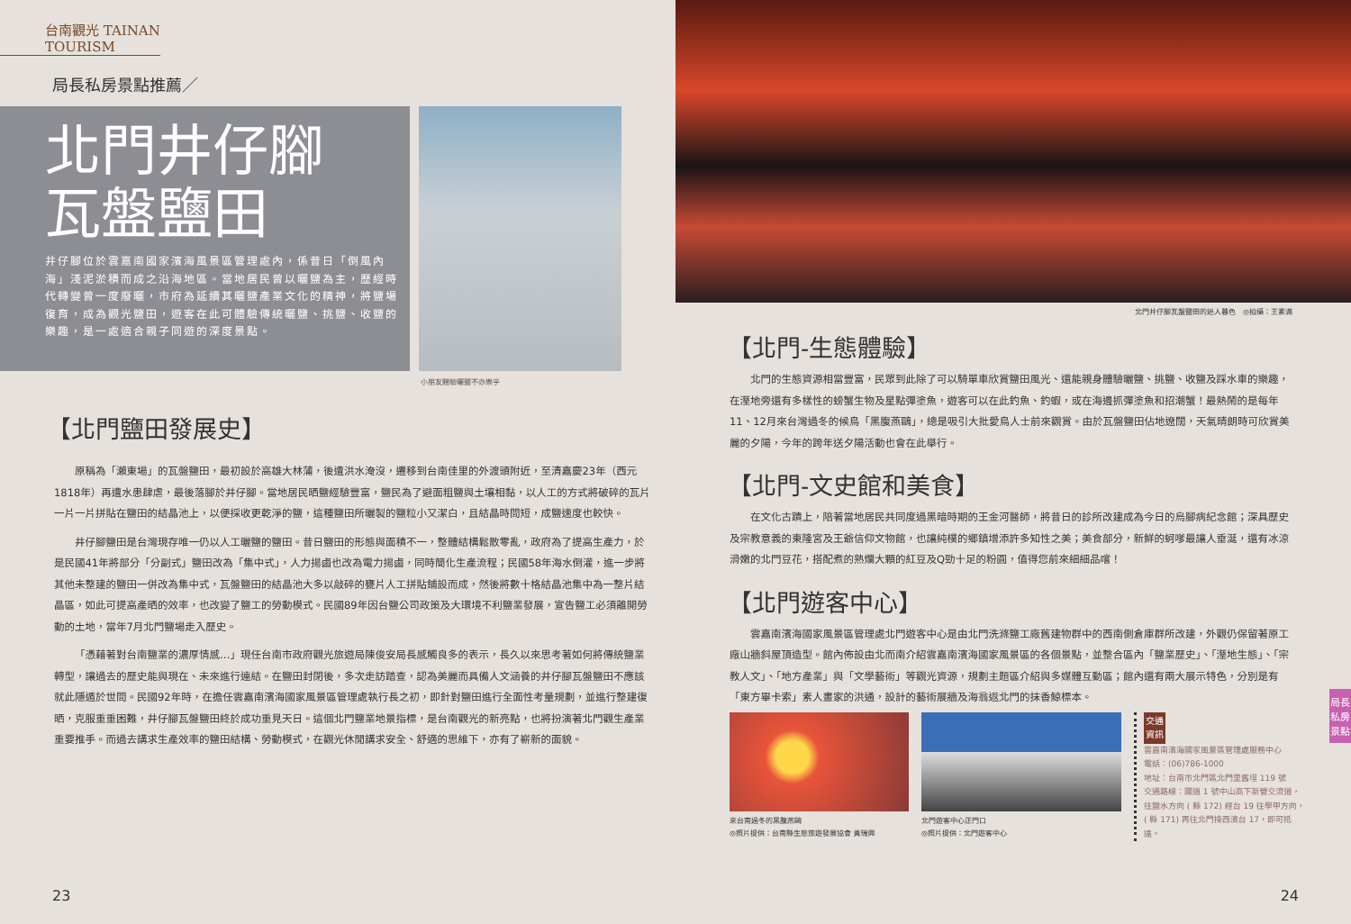台南觀光 TAINAN TOURISM
局長私房景點推薦／
北門井仔腳
瓦盤鹽田
井仔腳位於雲嘉南國家濱海風景區管理處內，係昔日「倒風內海」淺泥淤積而成之沿海地區。當地居民曾以曬鹽為主，歷經時代轉變曾一度廢曬，市府為延續其曬鹽產業文化的精神，將鹽場復育，成為觀光鹽田，遊客在此可體驗傳統曬鹽、挑鹽、收鹽的樂趣，是一處適合親子同遊的深度景點。
小朋友體驗曬鹽不亦樂乎
【北門鹽田發展史】
原稱為「瀨東場」的瓦盤鹽田，最初設於高雄大林蒲，後遭洪水淹沒，遷移到台南佳里的外渡頭附近，至清嘉慶23年（西元1818年）再遭水患肆虐，最後落腳於井仔腳。當地居民晒鹽經驗豐富，鹽民為了避面粗鹽與土壤相黏，以人工的方式將破碎的瓦片一片一片拼貼在鹽田的結晶池上，以便採收更乾淨的鹽，這種鹽田所曬製的鹽粒小又潔白，且結晶時間短，成鹽速度也較快。
井仔腳鹽田是台灣現存唯一仍以人工曬鹽的鹽田。昔日鹽田的形態與面積不一，整體結構鬆散零亂，政府為了提高生產力，於是民國41年將部分「分副式」鹽田改為「集中式」，人力揚鹵也改為電力揚鹵，同時簡化生產流程；民國58年海水倒灌，進一步將其他未整建的鹽田一併改為集中式，瓦盤鹽田的結晶池大多以敲碎的甕片人工拼貼鋪設而成，然後將數十格結晶池集中為一整片結晶區，如此可提高產晒的效率，也改變了鹽工的勞動模式。民國89年因台鹽公司政策及大環境不利鹽業發展，宣告鹽工必須離開勞動的土地，當年7月北門鹽場走入歷史。
「憑藉著對台南鹽業的濃厚情感…」現任台南市政府觀光旅遊局陳俊安局長感觸良多的表示，長久以來思考著如何將傳統鹽業轉型，讓過去的歷史能與現在、未來進行連結。在鹽田封閉後，多次走訪踏查，認為美麗而具備人文涵養的井仔腳瓦盤鹽田不應該就此隱遁於世間。民國92年時，在擔任雲嘉南濱海國家風景區管理處執行長之初，即針對鹽田進行全面性考量規劃，並進行整建復晒，克服重重困難，井仔腳瓦盤鹽田終於成功重見天日。這個北門鹽業地景指標，是台南觀光的新亮點，也將扮演著北門觀生產業重要推手。而過去講求生產效率的鹽田結構、勞動模式，在觀光休閒講求安全、舒適的思維下，亦有了嶄新的面貌。
23
北門井仔腳瓦盤鹽田的迷人暮色　◎拍攝：王素滿
【北門-生態體驗】
北門的生態資源相當豐富，民眾到此除了可以騎單車欣賞鹽田風光、還能親身體驗曬鹽、挑鹽、收鹽及踩水車的樂趣，在溼地旁還有多樣性的螃蟹生物及星點彈塗魚，遊客可以在此釣魚、釣蝦，或在海邊抓彈塗魚和招潮蟹！最熱鬧的是每年11、12月來台灣過冬的候鳥「黑腹燕鷗」，總是吸引大批愛鳥人士前來觀賞。由於瓦盤鹽田佔地遼闊，天氣晴朗時可欣賞美麗的夕陽，今年的跨年送夕陽活動也會在此舉行。
【北門-文史館和美食】
在文化古蹟上，陪著當地居民共同度過黑暗時期的王金河醫師，將昔日的診所改建成為今日的烏腳病紀念館；深具歷史及宗教意義的東隆宮及王爺信仰文物館，也讓純樸的鄉鎮增添許多知性之美；美食部分，新鮮的蚵嗲最讓人垂涎，還有冰涼滑嫩的北門豆花，搭配煮的熟爛大顆的紅豆及Q勁十足的粉圓，值得您前來細細品嚐！
【北門遊客中心】
雲嘉南濱海國家風景區管理處北門遊客中心是由北門洗滌鹽工廠舊建物群中的西南側倉庫群所改建，外觀仍保留著原工廠山牆斜屋頂造型。館內佈設由北而南介紹雲嘉南濱海國家風景區的各個景點，並整合區內「鹽業歷史」、「溼地生態」、「宗教人文」、「地方產業」與「文學藝術」等觀光資源，規劃主題區介紹與多媒體互動區；館內還有兩大展示特色，分別是有「東方畢卡索」素人畫家的洪通，設計的藝術展牆及海翁返北門的抹香鯨標本。
來台南過冬的黑腹燕鷗
◎照片提供：台南縣生態旅遊發展協會 黃瑞興
北門遊客中心正門口
◎照片提供：北門遊客中心
交通
資訊
雲嘉南濱海國家風景區管理處服務中心
電話：(06)786-1000
地址：台南市北門區北門里舊埕 119 號
交通路線：國道 1 號中山高下新營交流道，往鹽水方向 ( 縣 172) 經台 19 往學甲方向，( 縣 171) 再往北門接西濱台 17，即可抵達。
局長私房景點
24